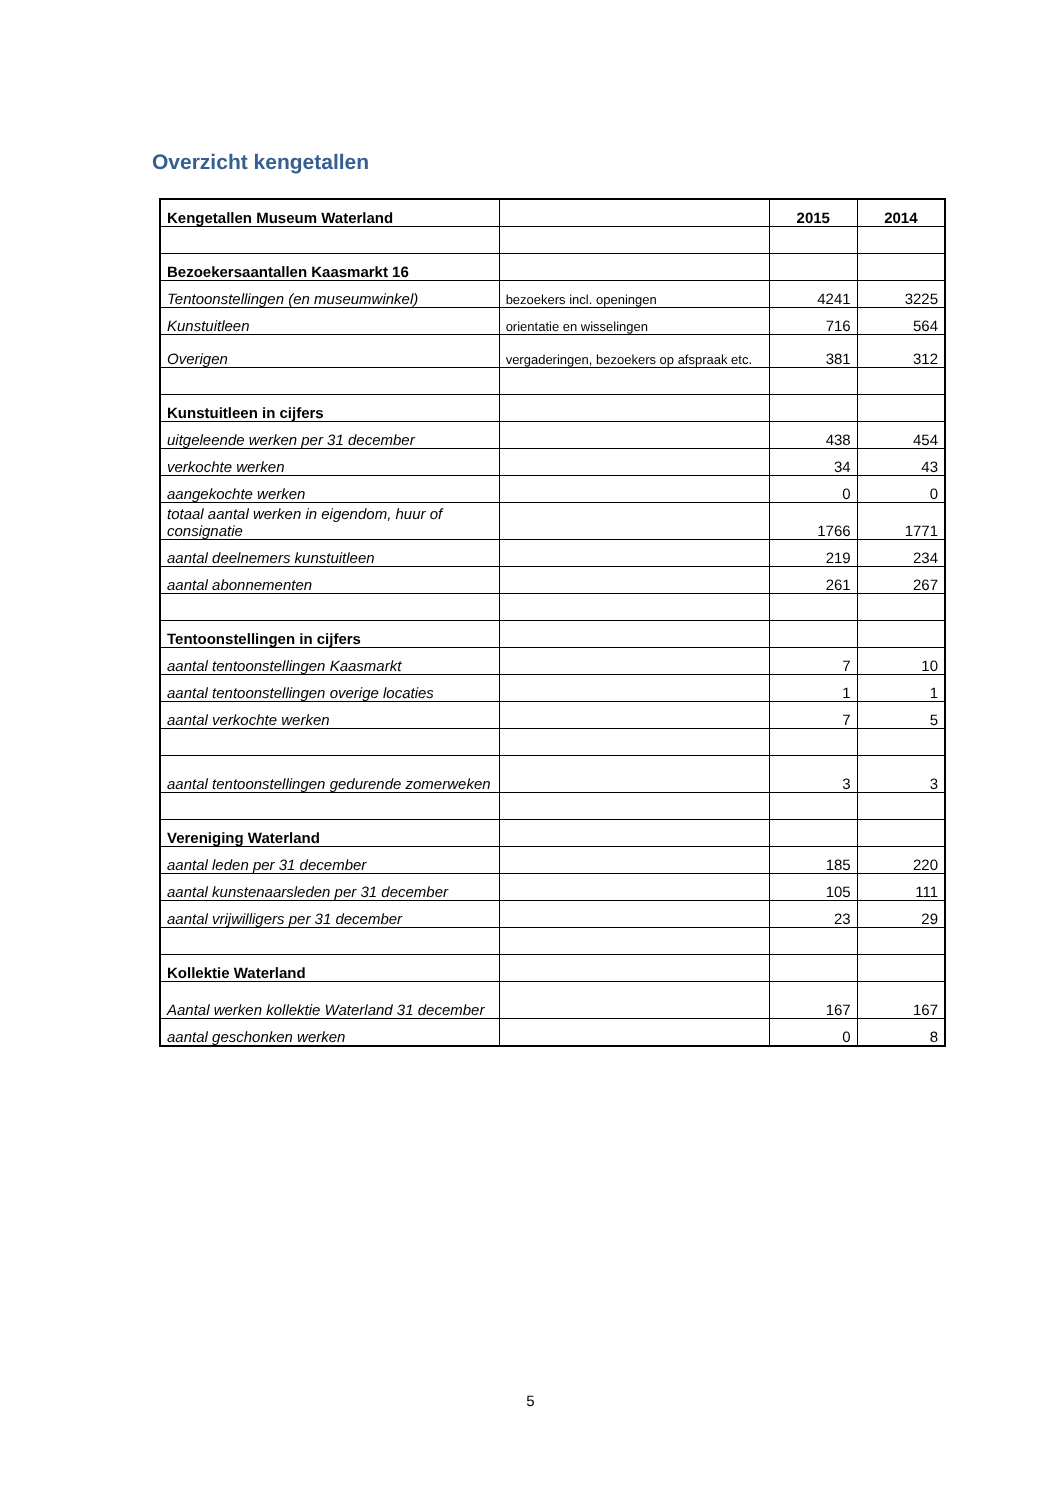Overzicht kengetallen
| Kengetallen Museum Waterland | | 2015 | 2014 |
| --- | --- | --- | --- |
| Bezoekersaantallen Kaasmarkt 16 | | | |
| Tentoonstellingen (en museumwinkel) | bezoekers incl. openingen | 4241 | 3225 |
| Kunstuitleen | orientatie en wisselingen | 716 | 564 |
| Overigen | vergaderingen, bezoekers op afspraak etc. | 381 | 312 |
| Kunstuitleen in cijfers | | | |
| uitgeleende werken per 31 december | | 438 | 454 |
| verkochte werken | | 34 | 43 |
| aangekochte werken | | 0 | 0 |
| totaal aantal werken in eigendom, huur of consignatie | | 1766 | 1771 |
| aantal deelnemers kunstuitleen | | 219 | 234 |
| aantal abonnementen | | 261 | 267 |
| Tentoonstellingen in cijfers | | | |
| aantal tentoonstellingen Kaasmarkt | | 7 | 10 |
| aantal tentoonstellingen overige locaties | | 1 | 1 |
| aantal verkochte werken | | 7 | 5 |
| aantal tentoonstellingen gedurende zomerweken | | 3 | 3 |
| Vereniging Waterland | | | |
| aantal leden per 31 december | | 185 | 220 |
| aantal kunstenaarsleden per 31 december | | 105 | 111 |
| aantal vrijwilligers per 31 december | | 23 | 29 |
| Kollektie Waterland | | | |
| Aantal werken kollektie Waterland 31 december | | 167 | 167 |
| aantal geschonken werken | | 0 | 8 |
5